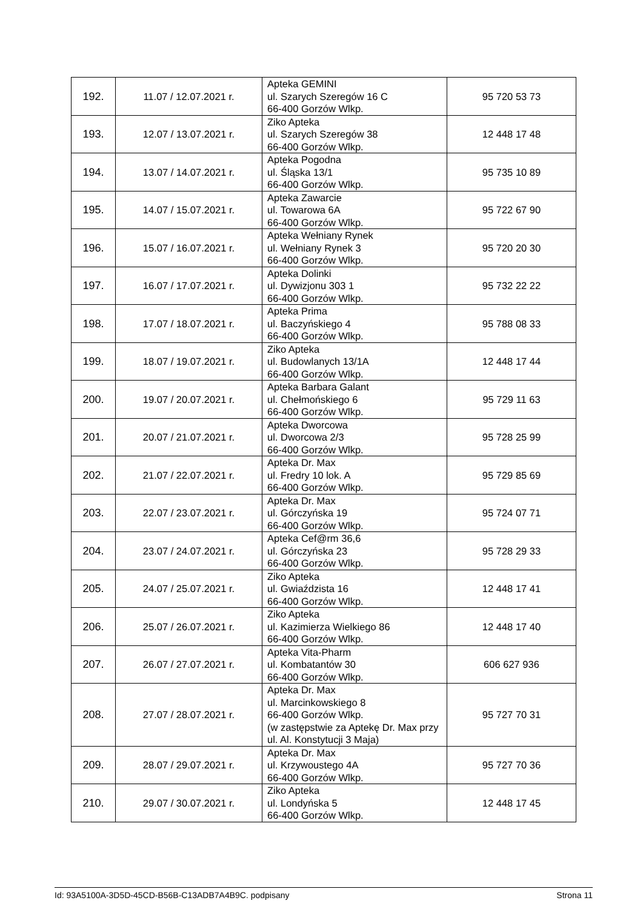| 192. | 11.07 / 12.07.2021 r. | Apteka GEMINI ul. Szarych Szeregów 16 C 66-400 Gorzów Wlkp. | 95 720 53 73 |
| 193. | 12.07 / 13.07.2021 r. | Ziko Apteka ul. Szarych Szeregów 38 66-400 Gorzów Wlkp. | 12 448 17 48 |
| 194. | 13.07 / 14.07.2021 r. | Apteka Pogodna ul. Śląska 13/1 66-400 Gorzów Wlkp. | 95 735 10 89 |
| 195. | 14.07 / 15.07.2021 r. | Apteka Zawarcie ul. Towarowa 6A 66-400 Gorzów Wlkp. | 95 722 67 90 |
| 196. | 15.07 / 16.07.2021 r. | Apteka Wełniany Rynek ul. Wełniany Rynek 3 66-400 Gorzów Wlkp. | 95 720 20 30 |
| 197. | 16.07 / 17.07.2021 r. | Apteka Dolinki ul. Dywizjonu 303 1 66-400 Gorzów Wlkp. | 95 732 22 22 |
| 198. | 17.07 / 18.07.2021 r. | Apteka Prima ul. Baczyńskiego 4 66-400 Gorzów Wlkp. | 95 788 08 33 |
| 199. | 18.07 / 19.07.2021 r. | Ziko Apteka ul. Budowlanych 13/1A 66-400 Gorzów Wlkp. | 12 448 17 44 |
| 200. | 19.07 / 20.07.2021 r. | Apteka Barbara Galant ul. Chełmońskiego 6 66-400 Gorzów Wlkp. | 95 729 11 63 |
| 201. | 20.07 / 21.07.2021 r. | Apteka Dworcowa ul. Dworcowa 2/3 66-400 Gorzów Wlkp. | 95 728 25 99 |
| 202. | 21.07 / 22.07.2021 r. | Apteka Dr. Max ul. Fredry 10 lok. A 66-400 Gorzów Wlkp. | 95 729 85 69 |
| 203. | 22.07 / 23.07.2021 r. | Apteka Dr. Max ul. Górczyńska 19 66-400 Gorzów Wlkp. | 95 724 07 71 |
| 204. | 23.07 / 24.07.2021 r. | Apteka Cef@rm 36,6 ul. Górczyńska 23 66-400 Gorzów Wlkp. | 95 728 29 33 |
| 205. | 24.07 / 25.07.2021 r. | Ziko Apteka ul. Gwiaździsta 16 66-400 Gorzów Wlkp. | 12 448 17 41 |
| 206. | 25.07 / 26.07.2021 r. | Ziko Apteka ul. Kazimierza Wielkiego 86 66-400 Gorzów Wlkp. | 12 448 17 40 |
| 207. | 26.07 / 27.07.2021 r. | Apteka Vita-Pharm ul. Kombatantów 30 66-400 Gorzów Wlkp. | 606 627 936 |
| 208. | 27.07 / 28.07.2021 r. | Apteka Dr. Max ul. Marcinkowskiego 8 66-400 Gorzów Wlkp. (w zastępstwie za Aptekę Dr. Max przy ul. Al. Konstytucji 3 Maja) | 95 727 70 31 |
| 209. | 28.07 / 29.07.2021 r. | Apteka Dr. Max ul. Krzywoustego 4A 66-400 Gorzów Wlkp. | 95 727 70 36 |
| 210. | 29.07 / 30.07.2021 r. | Ziko Apteka ul. Londyńska 5 66-400 Gorzów Wlkp. | 12 448 17 45 |
Id: 93A5100A-3D5D-45CD-B56B-C13ADB7A4B9C. podpisany Strona 11